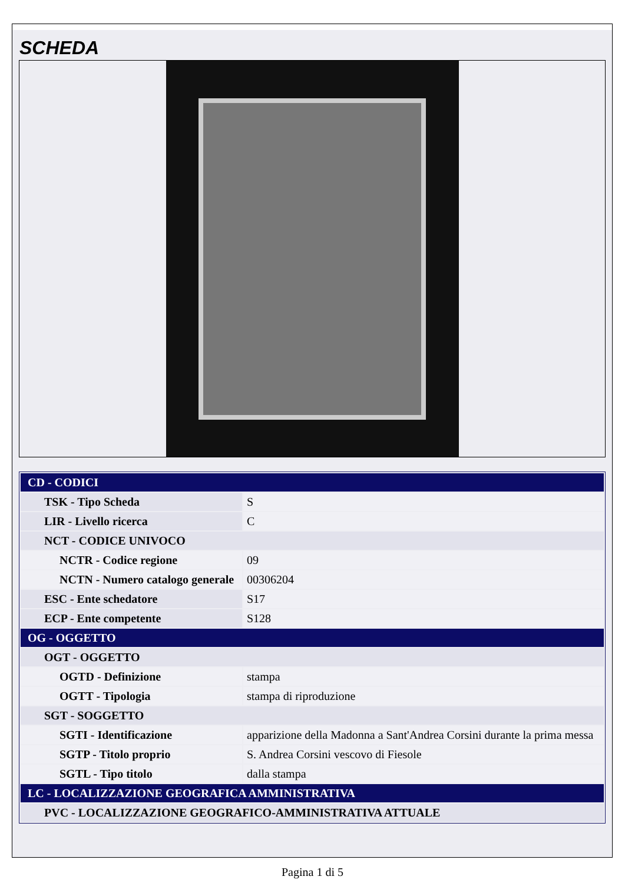SCHEDA
| CD - CODICI | |
| TSK - Tipo Scheda | S |
| LIR - Livello ricerca | C |
| NCT - CODICE UNIVOCO | |
| NCTR - Codice regione | 09 |
| NCTN - Numero catalogo generale | 00306204 |
| ESC - Ente schedatore | S17 |
| ECP - Ente competente | S128 |
| OG - OGGETTO | |
| OGT - OGGETTO | |
| OGTD - Definizione | stampa |
| OGTT - Tipologia | stampa di riproduzione |
| SGT - SOGGETTO | |
| SGTI - Identificazione | apparizione della Madonna a Sant'Andrea Corsini durante la prima messa |
| SGTP - Titolo proprio | S. Andrea Corsini vescovo di Fiesole |
| SGTL - Tipo titolo | dalla stampa |
| LC - LOCALIZZAZIONE GEOGRAFICA AMMINISTRATIVA | |
| PVC - LOCALIZZAZIONE GEOGRAFICO-AMMINISTRATIVA ATTUALE | |
Pagina 1 di 5